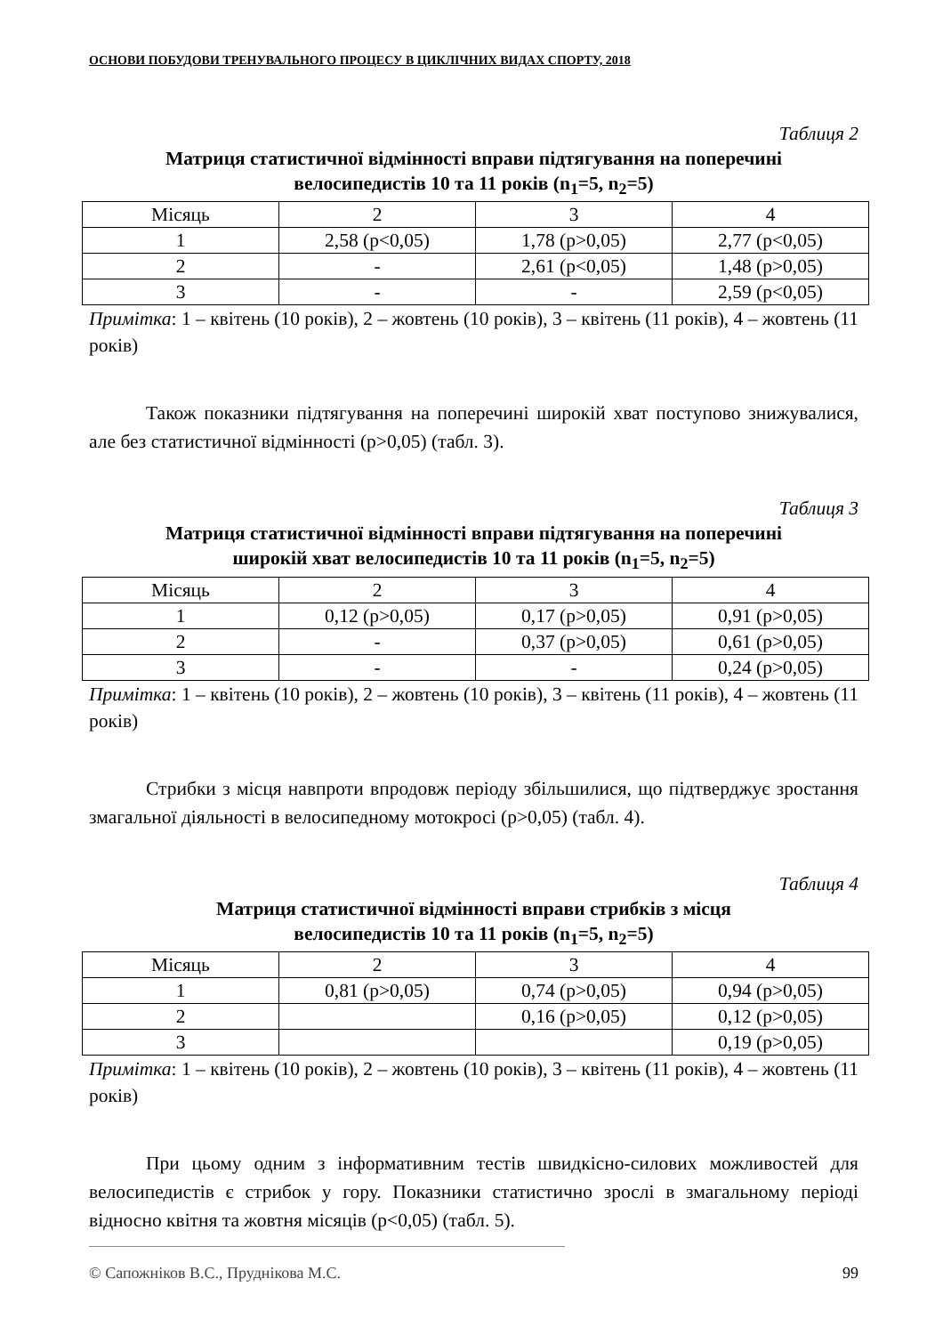ОСНОВИ ПОБУДОВИ ТРЕНУВАЛЬНОГО ПРОЦЕСУ В ЦИКЛІЧНИХ ВИДАХ СПОРТУ, 2018
Таблиця 2
Матриця статистичної відмінності вправи підтягування на поперечині
велосипедистів 10 та 11 років (n<sub>1</sub>=5, n<sub>2</sub>=5)
| Місяць | 2 | 3 | 4 |
| 1 | 2,58 (р<0,05) | 1,78 (р>0,05) | 2,77 (р<0,05) |
| 2 | - | 2,61 (р<0,05) | 1,48 (р>0,05) |
| 3 | - | - | 2,59 (р<0,05) |
Примітка: 1 – квітень (10 років), 2 – жовтень (10 років), 3 – квітень (11 років), 4 – жовтень (11 років)
Також показники підтягування на поперечині широкій хват поступово знижувалися, але без статистичної відмінності (р>0,05) (табл. 3).
Таблиця 3
Матриця статистичної відмінності вправи підтягування на поперечині
широкій хват велосипедистів 10 та 11 років (n<sub>1</sub>=5, n<sub>2</sub>=5)
| Місяць | 2 | 3 | 4 |
| 1 | 0,12 (р>0,05) | 0,17 (р>0,05) | 0,91 (р>0,05) |
| 2 | - | 0,37 (р>0,05) | 0,61 (р>0,05) |
| 3 | - | - | 0,24 (р>0,05) |
Примітка: 1 – квітень (10 років), 2 – жовтень (10 років), 3 – квітень (11 років), 4 – жовтень (11 років)
Стрибки з місця навпроти впродовж періоду збільшилися, що підтверджує зростання змагальної діяльності в велосипедному мотокросі (р>0,05) (табл. 4).
Таблиця 4
Матриця статистичної відмінності вправи стрибків з місця
велосипедистів 10 та 11 років (n<sub>1</sub>=5, n<sub>2</sub>=5)
| Місяць | 2 | 3 | 4 |
| 1 | 0,81 (р>0,05) | 0,74 (р>0,05) | 0,94 (р>0,05) |
| 2 | | 0,16 (р>0,05) | 0,12 (р>0,05) |
| 3 | | | 0,19 (р>0,05) |
Примітка: 1 – квітень (10 років), 2 – жовтень (10 років), 3 – квітень (11 років), 4 – жовтень (11 років)
При цьому одним з інформативним тестів швидкісно-силових можливостей для велосипедистів є стрибок у гору. Показники статистично зрослі в змагальному періоді відносно квітня та жовтня місяців (р<0,05) (табл. 5).
© Сапожніков В.С., Пруднікова М.С. 99